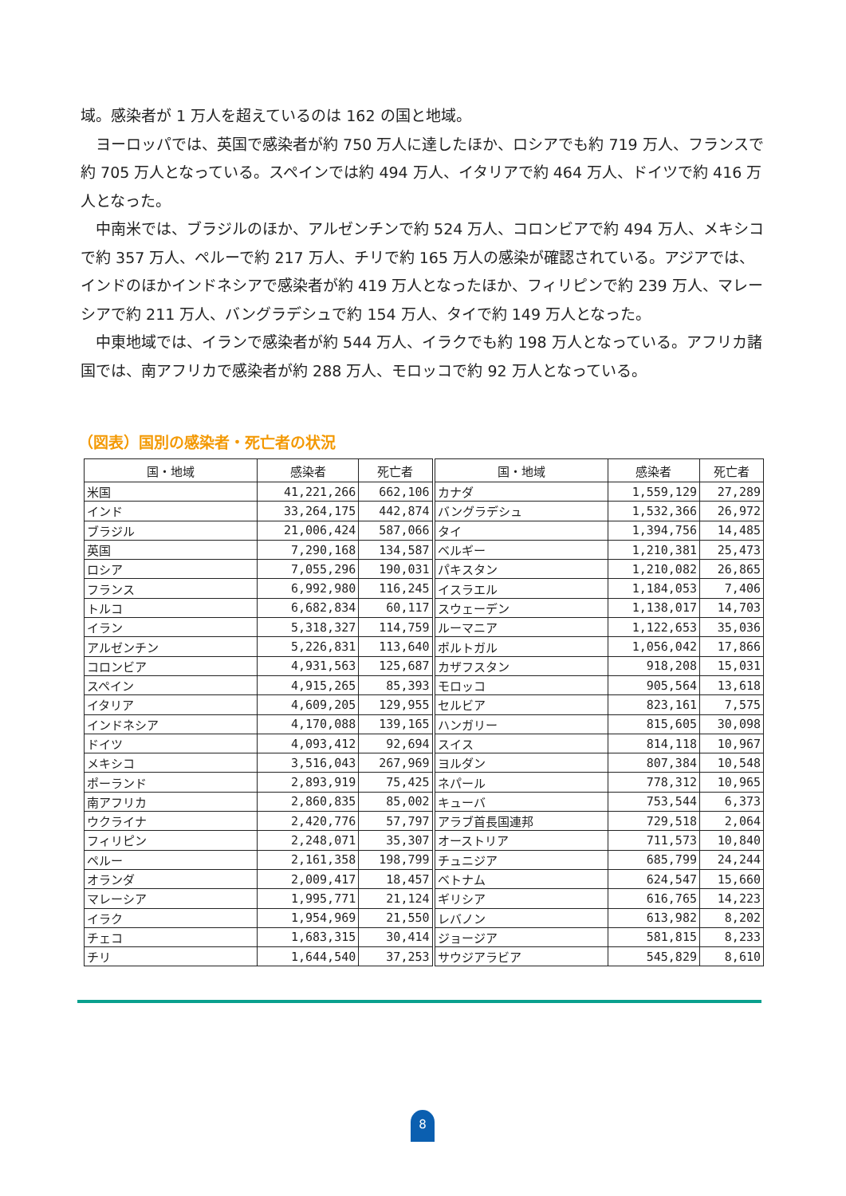域。感染者が 1 万人を超えているのは 162 の国と地域。
　ヨーロッパでは、英国で感染者が約 750 万人に達したほか、ロシアでも約 719 万人、フランスで約 705 万人となっている。スペインでは約 494 万人、イタリアで約 464 万人、ドイツで約 416 万人となった。
　中南米では、ブラジルのほか、アルゼンチンで約 524 万人、コロンビアで約 494 万人、メキシコで約 357 万人、ペルーで約 217 万人、チリで約 165 万人の感染が確認されている。アジアでは、インドのほかインドネシアで感染者が約 419 万人となったほか、フィリピンで約 239 万人、マレーシアで約 211 万人、バングラデシュで約 154 万人、タイで約 149 万人となった。
　中東地域では、イランで感染者が約 544 万人、イラクでも約 198 万人となっている。アフリカ諸国では、南アフリカで感染者が約 288 万人、モロッコで約 92 万人となっている。
（図表）国別の感染者・死亡者の状況
| 国・地域 | 感染者 | 死亡者 | 国・地域 | 感染者 | 死亡者 |
| --- | --- | --- | --- | --- | --- |
| 米国 | 41,221,266 | 662,106 | カナダ | 1,559,129 | 27,289 |
| インド | 33,264,175 | 442,874 | バングラデシュ | 1,532,366 | 26,972 |
| ブラジル | 21,006,424 | 587,066 | タイ | 1,394,756 | 14,485 |
| 英国 | 7,290,168 | 134,587 | ベルギー | 1,210,381 | 25,473 |
| ロシア | 7,055,296 | 190,031 | パキスタン | 1,210,082 | 26,865 |
| フランス | 6,992,980 | 116,245 | イスラエル | 1,184,053 | 7,406 |
| トルコ | 6,682,834 | 60,117 | スウェーデン | 1,138,017 | 14,703 |
| イラン | 5,318,327 | 114,759 | ルーマニア | 1,122,653 | 35,036 |
| アルゼンチン | 5,226,831 | 113,640 | ポルトガル | 1,056,042 | 17,866 |
| コロンビア | 4,931,563 | 125,687 | カザフスタン | 918,208 | 15,031 |
| スペイン | 4,915,265 | 85,393 | モロッコ | 905,564 | 13,618 |
| イタリア | 4,609,205 | 129,955 | セルビア | 823,161 | 7,575 |
| インドネシア | 4,170,088 | 139,165 | ハンガリー | 815,605 | 30,098 |
| ドイツ | 4,093,412 | 92,694 | スイス | 814,118 | 10,967 |
| メキシコ | 3,516,043 | 267,969 | ヨルダン | 807,384 | 10,548 |
| ポーランド | 2,893,919 | 75,425 | ネパール | 778,312 | 10,965 |
| 南アフリカ | 2,860,835 | 85,002 | キューバ | 753,544 | 6,373 |
| ウクライナ | 2,420,776 | 57,797 | アラブ首長国連邦 | 729,518 | 2,064 |
| フィリピン | 2,248,071 | 35,307 | オーストリア | 711,573 | 10,840 |
| ペルー | 2,161,358 | 198,799 | チュニジア | 685,799 | 24,244 |
| オランダ | 2,009,417 | 18,457 | ベトナム | 624,547 | 15,660 |
| マレーシア | 1,995,771 | 21,124 | ギリシア | 616,765 | 14,223 |
| イラク | 1,954,969 | 21,550 | レバノン | 613,982 | 8,202 |
| チェコ | 1,683,315 | 30,414 | ジョージア | 581,815 | 8,233 |
| チリ | 1,644,540 | 37,253 | サウジアラビア | 545,829 | 8,610 |
8